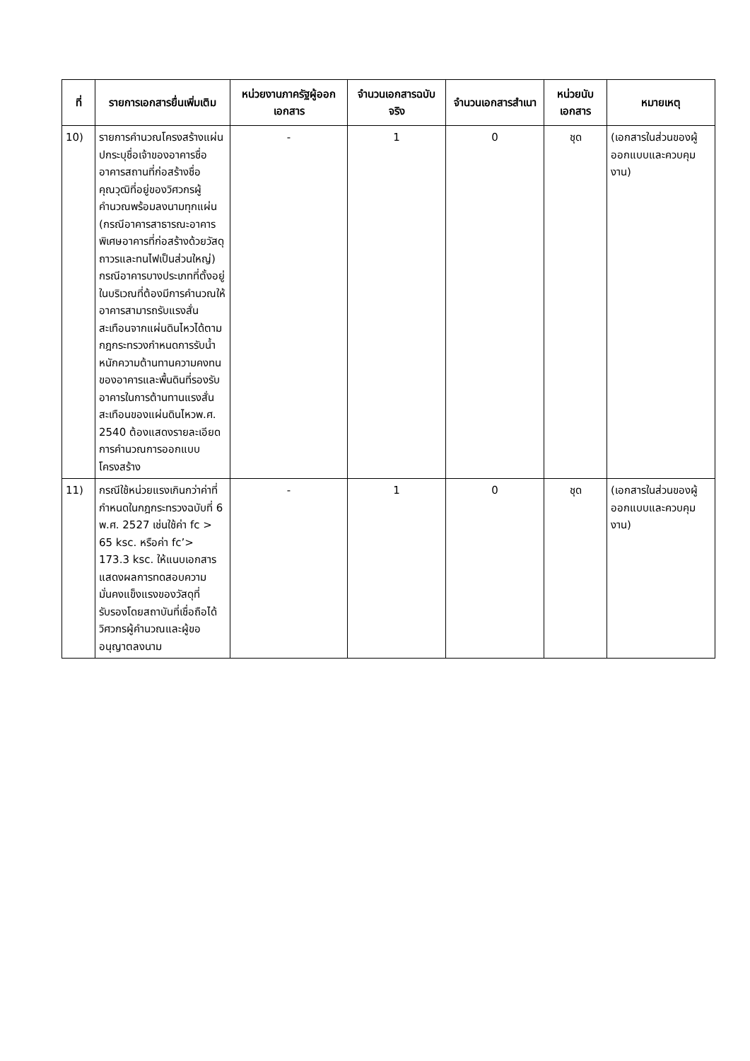| ที่ | รายการเอกสารยื่นเพิ่มเติม | หน่วยงานภาครัฐผู้ออกเอกสาร | จำนวนเอกสารฉบับจริง | จำนวนเอกสารสำเนา | หน่วยนับเอกสาร | หมายเหตุ |
| --- | --- | --- | --- | --- | --- | --- |
| 10) | รายการคำนวณโครงสร้างแผ่นปกระบุชื่อเจ้าของอาคารชื่ออาคารสถานที่ก่อสร้างชื่อคุณวุฒิที่อยู่ของวิศวกรผู้คำนวณพร้อมลงนามทุกแผ่น (กรณีอาคารสาธารณะอาคารพิเศษอาคารที่ก่อสร้างด้วยวัสดุถาวรและทนไฟเป็นส่วนใหญ่) กรณีอาคารบางประเภทที่ตั้งอยู่ในบริเวณที่ต้องมีการคำนวณให้อาคารสามารถรับแรงสั่นสะเทือนจากแผ่นดินไหวได้ตามกฎกระทรวงกำหนดการรับน้ำหนักความต้านทานความคงทนของอาคารและพื้นดินที่รองรับอาคารในการต้านทานแรงสั่นสะเทือนของแผ่นดินไหวพ.ศ. 2540 ต้องแสดงรายละเอียดการคำนวณการออกแบบโครงสร้าง | - | 1 | 0 | ชุด | (เอกสารในส่วนของผู้ออกแบบและควบคุมงาน) |
| 11) | กรณีใช้หน่วยแรงเกินกว่าค่าที่กำหนดในกฎกระทรวงฉบับที่ 6 พ.ศ. 2527 เช่นใช้ค่า fc > 65 ksc. หรือค่า fc’> 173.3 ksc. ให้แนบเอกสารแสดงผลการทดสอบความมั่นคงแข็งแรงของวัสดุที่รับรองโดยสถาบันที่เชื่อถือได้วิศวกรผู้คำนวณและผู้ขออนุญาตลงนาม | - | 1 | 0 | ชุด | (เอกสารในส่วนของผู้ออกแบบและควบคุมงาน) |